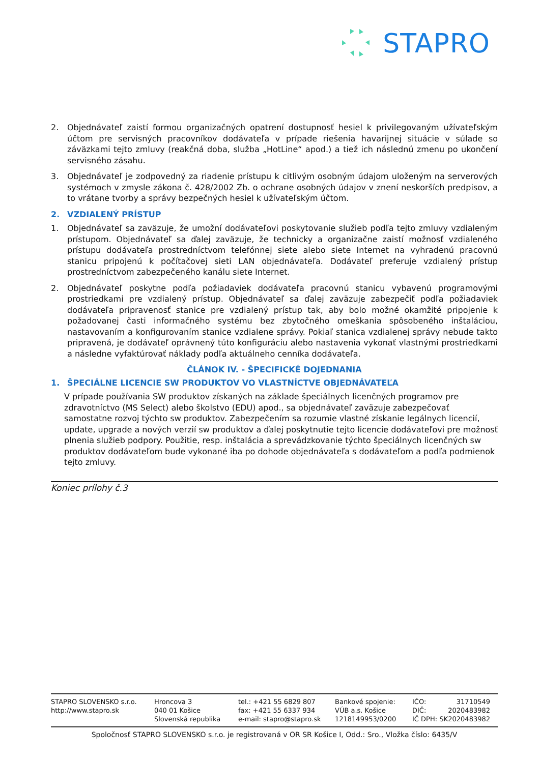STAPRO
2. Objednávateľ zaistí formou organizačných opatrení dostupnosť hesiel k privilegovaným užívateľským účtom pre servisných pracovníkov dodávateľa v prípade riešenia havarijnej situácie v súlade so záväzkami tejto zmluvy (reakčná doba, služba „HotLine“ apod.) a tiež ich následnú zmenu po ukončení servisného zásahu.
3. Objednávateľ je zodpovedný za riadenie prístupu k citlivým osobným údajom uloženým na serverových systémoch v zmysle zákona č. 428/2002 Zb. o ochrane osobných údajov v znení neskorších predpisov, a to vrátane tvorby a správy bezpečných hesiel k užívateľským účtom.
2. VZDIALENÝ PRÍSTUP
1. Objednávateľ sa zaväzuje, že umožní dodávateľovi poskytovanie služieb podľa tejto zmluvy vzdialeným prístupom. Objednávateľ sa ďalej zaväzuje, že technicky a organizačne zaistí možnosť vzdialeného prístupu dodávateľa prostredníctvom telefónnej siete alebo siete Internet na vyhradenú pracovnú stanicu pripojenú k počítačovej sieti LAN objednávateľa. Dodávateľ preferuje vzdialený prístup prostredníctvom zabezpečeného kanálu siete Internet.
2. Objednávateľ poskytne podľa požiadaviek dodávateľa pracovnú stanicu vybavenú programovými prostriedkami pre vzdialený prístup. Objednávateľ sa ďalej zaväzuje zabezpečiť podľa požiadaviek dodávateľa pripravenosť stanice pre vzdialený prístup tak, aby bolo možné okamžité pripojenie k požadovanej časti informačného systému bez zbytočného omeškania spôsobeného inštaláciou, nastavovaním a konfigurovaním stanice vzdialene správy. Pokiaľ stanica vzdialenej správy nebude takto pripravená, je dodávateľ oprávnený túto konfiguráciu alebo nastavenia vykonať vlastnými prostriedkami a následne vyfaktúrovať náklady podľa aktuálneho cenníka dodávateľa.
ČLÁNOK IV. - ŠPECIFICKÉ DOJEDNANIA
1. ŠPECIÁLNE LICENCIE SW PRODUKTOV VO VLASTNÍCTVE OBJEDNÁVATEĽA
V prípade používania SW produktov získaných na základe špeciálnych licenčných programov pre zdravotníctvo (MS Select) alebo školstvo (EDU) apod., sa objednávateľ zaväzuje zabezpečovať samostatne rozvoj týchto sw produktov. Zabezpečením sa rozumie vlastné získanie legálnych licencií, update, upgrade a nových verzií sw produktov a ďalej poskytnutie tejto licencie dodávateľovi pre možnosť plnenia služieb podpory. Použitie, resp. inštalácia a sprevádzkovanie týchto špeciálnych licenčných sw produktov dodávateľom bude vykonané iba po dohode objednávateľa s dodávateľom a podľa podmienok tejto zmluvy.
Koniec prílohy č.3
STAPRO SLOVENSKO s.r.o.
http://www.stapro.sk
Hroncova 3
040 01 Košice
Slovenská republika
tel.: +421 55 6829 807
fax: +421 55 6337 934
e-mail: stapro@stapro.sk
Bankové spojenie:
VÚB a.s. Košice
1218149953/0200
IČO: 31710549
DIČ: 2020483982
IČ DPH: SK2020483982
Spoločnosť STAPRO SLOVENSKO s.r.o. je registrovaná v OR SR Košice I, Odd.: Sro., Vložka číslo: 6435/V